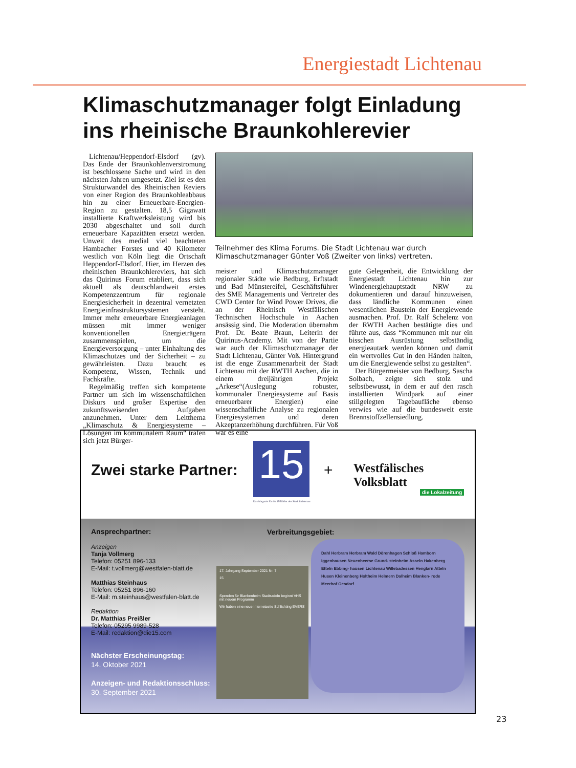Energiestadt Lichtenau
Klimaschutzmanager folgt Einladung ins rheinische Braunkohlerevier
Lichtenau/Heppendorf-Elsdorf (gv). Das Ende der Braunkohlenverstromung ist beschlossene Sache und wird in den nächsten Jahren umgesetzt. Ziel ist es den Strukturwandel des Rheinischen Reviers von einer Region des Braunkohleabbaus hin zu einer Erneuerbare-Energien-Region zu gestalten. 18,5 Gigawatt installierte Kraftwerksleistung wird bis 2030 abgeschaltet und soll durch erneuerbare Kapazitäten ersetzt werden. Unweit des medial viel beachteten Hambacher Forstes und 40 Kilometer westlich von Köln liegt die Ortschaft Heppendorf-Elsdorf. Hier, im Herzen des rheinischen Braunkohlereviers, hat sich das Quirinus Forum etabliert, dass sich aktuell als deutschlandweit erstes Kompetenzzentrum für regionale Energiesicherheit in dezentral vernetzten Energieinfrastruktursystemen versteht. Immer mehr erneuerbare Energieanlagen müssen mit immer weniger konventionellen Energieträgern zusammenspielen, um die Energieversorgung – unter Einhaltung des Klimaschutzes und der Sicherheit – zu gewährleisten. Dazu braucht es Kompetenz, Wissen, Technik und Fachkräfte.
Regelmäßig treffen sich kompetente Partner um sich im wissenschaftlichen Diskurs und großer Expertise den zukunftsweisenden Aufgaben anzunehmen. Unter dem Leitthema „Klimaschutz & Energiesysteme – Lösungen im kommunalem Raum“ trafen sich jetzt Bürger-
Teilnehmer des Klima Forums. Die Stadt Lichtenau war durch Klimaschutzmanager Günter Voß (Zweiter von links) vertreten.
meister und Klimaschutzmanager regionaler Städte wie Bedburg, Erftstadt und Bad Münstereifel, Geschäftsführer des SME Managements und Vertreter des CWD Center for Wind Power Drives, die an der Rheinisch Westfälischen Technischen Hochschule in Aachen ansässig sind. Die Moderation übernahm Prof. Dr. Beate Braun, Leiterin der Quirinus-Academy. Mit von der Partie war auch der Klimaschutzmanager der Stadt Lichtenau, Günter Voß. Hintergrund ist die enge Zusammenarbeit der Stadt Lichtenau mit der RWTH Aachen, die in einem dreijährigen Projekt „Arkese“(Auslegung robuster, kommunaler Energiesysteme auf Basis erneuerbarer Energien) eine wissenschaftliche Analyse zu regionalen Energiesystemen und deren Akzeptanzerhöhung durchführen. Für Voß war es eine
gute Gelegenheit, die Entwicklung der Energiestadt Lichtenau hin zur Windenergiehauptstadt NRW zu dokumentieren und darauf hinzuweisen, dass ländliche Kommunen einen wesentlichen Baustein der Energiewende ausmachen. Prof. Dr. Ralf Schelenz von der RWTH Aachen bestätigte dies und führte aus, dass “Kommunen mit nur ein bisschen Ausrüstung selbständig energieautark werden können und damit ein wertvolles Gut in den Händen halten, um die Energiewende selbst zu gestalten“.
Der Bürgermeister von Bedburg, Sascha Solbach, zeigte sich stolz und selbstbewusst, in dem er auf den rasch installierten Windpark auf einer stillgelegten Tagebaufläche ebenso verwies wie auf die bundesweit erste Brennstoffzellensiedlung.
Zwei starke Partner: 15
Das Magazin für die 15 Dörfer der Stadt Lichtenau
+
Westfälisches Volksblatt
die Lokalzeitung
Ansprechpartner:
Anzeigen
Tanja Vollmerg
Telefon: 05251 896-133
E-Mail: t.vollmerg@westfalen-blatt.de
Matthias Steinhaus
Telefon: 05251 896-160
E-Mail: m.steinhaus@westfalen-blatt.de
Redaktion
Dr. Matthias Preißler
Telefon: 05295 9989-528
E-Mail: redaktion@die15.com
Nächster Erscheinungstag:
14. Oktober 2021
Anzeigen- und Redaktionsschluss:
30. September 2021
Verbreitungsgebiet:
17. Jahrgang September 2021 Nr. 7
15
Spenden für Blankenheim Stadtradeln beginnt VHS mit neuem Programm
Wir haben eine neue Internetseite Schlichting EVERS
Dahl Herbram Herbram Wald Dörenhagen Schloß Hamborn Iggenhausen Neuenheerse Grund- steinheim Asseln Hakenberg Etteln Ebbing- hausen Lichtenau Willebadessen Henglarn Atteln Husen Kleinenberg Holtheim Helmern Dalheim Blanken- rode Meerhof Oesdorf
23